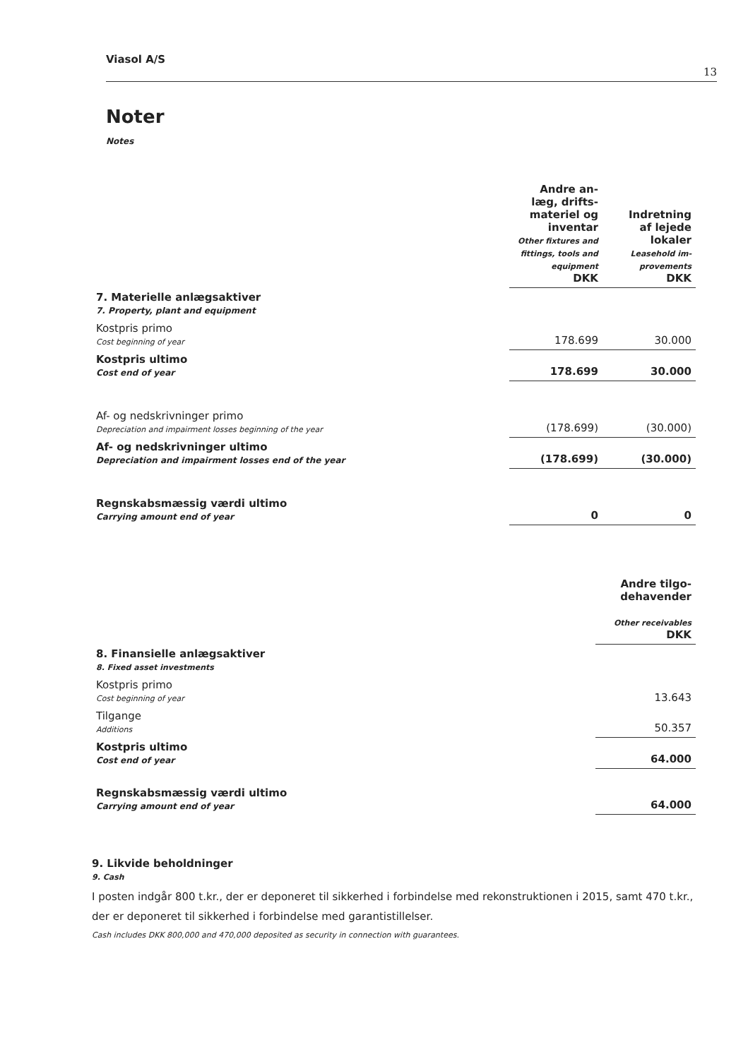Viasol A/S 13
Noter
Notes
| | Andre an- læg, drifts- materiel og inventar Other fixtures and fittings, tools and equipment DKK | Indretning af lejede lokaler Leasehold im- provements DKK |
| --- | --- | --- |
| 7. Materielle anlægsaktiver 7. Property, plant and equipment | | |
| Kostpris primo Cost beginning of year | 178.699 | 30.000 |
| Kostpris ultimo Cost end of year | 178.699 | 30.000 |
| Af- og nedskrivninger primo Depreciation and impairment losses beginning of the year | (178.699) | (30.000) |
| Af- og nedskrivninger ultimo Depreciation and impairment losses end of the year | (178.699) | (30.000) |
| Regnskabsmæssig værdi ultimo Carrying amount end of year | 0 | 0 |
| | Andre tilgo- dehavender Other receivables DKK |
| --- | --- |
| 8. Finansielle anlægsaktiver 8. Fixed asset investments | |
| Kostpris primo Cost beginning of year | 13.643 |
| Tilgange Additions | 50.357 |
| Kostpris ultimo Cost end of year | 64.000 |
| Regnskabsmæssig værdi ultimo Carrying amount end of year | 64.000 |
9. Likvide beholdninger
9. Cash
I posten indgår 800 t.kr., der er deponeret til sikkerhed i forbindelse med rekonstruktionen i 2015, samt 470 t.kr., der er deponeret til sikkerhed i forbindelse med garantistillelser.
Cash includes DKK 800,000 and 470,000 deposited as security in connection with guarantees.